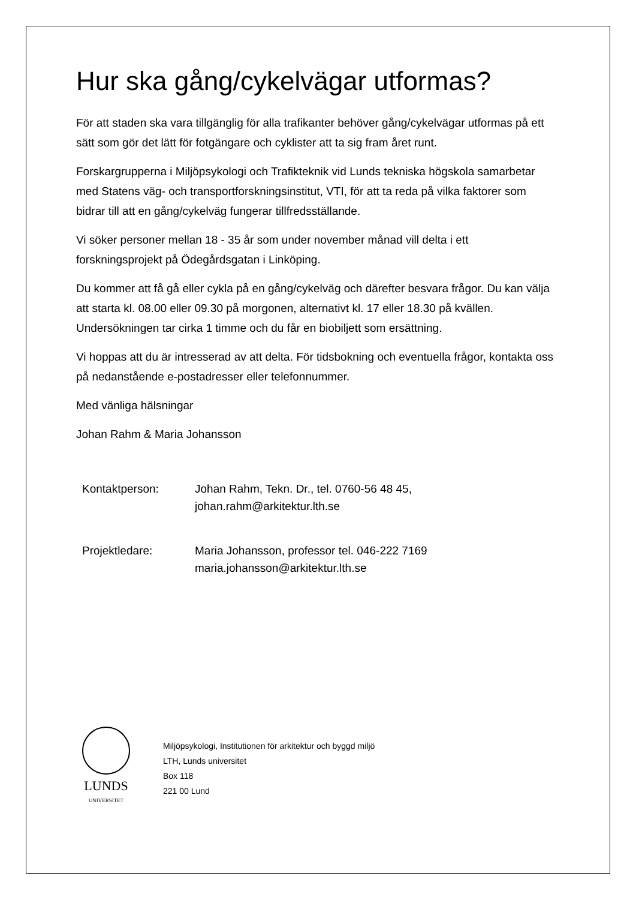Hur ska gång/cykelvägar utformas?
För att staden ska vara tillgänglig för alla trafikanter behöver gång/cykelvägar utformas på ett sätt som gör det lätt för fotgängare och cyklister att ta sig fram året runt.
Forskargrupperna i Miljöpsykologi och Trafikteknik vid Lunds tekniska högskola samarbetar med Statens väg- och transportforskningsinstitut, VTI, för att ta reda på vilka faktorer som bidrar till att en gång/cykelväg fungerar tillfredsställande.
Vi söker personer mellan 18 - 35 år som under november månad vill delta i ett forskningsprojekt på Ödegårdsgatan i Linköping.
Du kommer att få gå eller cykla på en gång/cykelväg och därefter besvara frågor. Du kan välja att starta kl. 08.00 eller 09.30 på morgonen, alternativt kl. 17 eller 18.30 på kvällen. Undersökningen tar cirka 1 timme och du får en biobiljett som ersättning.
Vi hoppas att du är intresserad av att delta. För tidsbokning och eventuella frågor, kontakta oss på nedanstående e-postadresser eller telefonnummer.
Med vänliga hälsningar
Johan Rahm & Maria Johansson
| Kontaktperson: | Johan Rahm, Tekn. Dr., tel. 0760-56 48 45, johan.rahm@arkitektur.lth.se |
| Projektledare: | Maria Johansson, professor tel. 046-222 7169 maria.johansson@arkitektur.lth.se |
LUNDS
UNIVERSITET
Miljöpsykologi, Institutionen för arkitektur och byggd miljö
LTH, Lunds universitet
Box 118
221 00 Lund